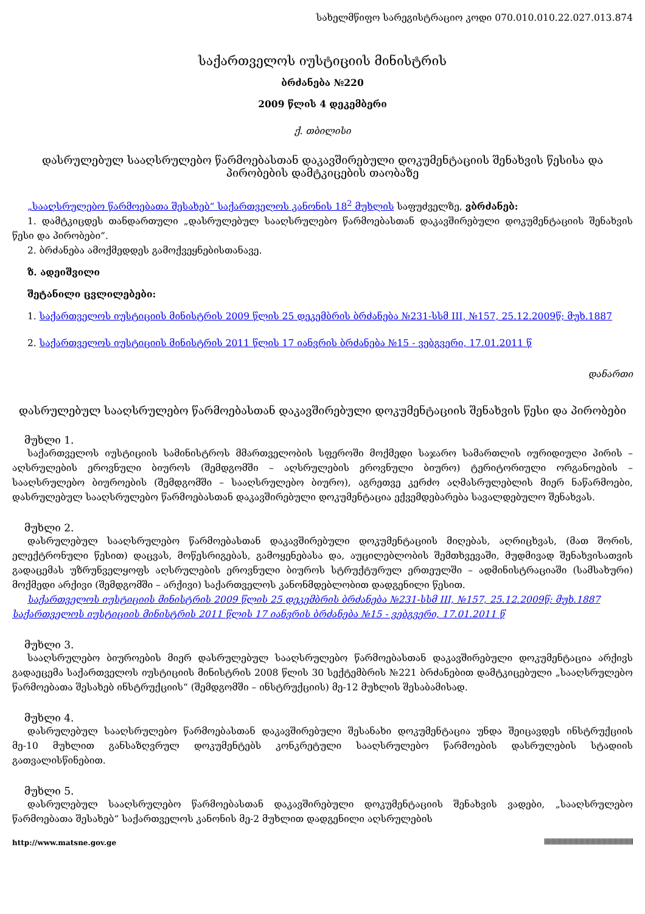სახელმწიფო სარეგისტრაციო კოდი 070.010.010.22.027.013.874
საქართველოს იუსტიციის მინისტრის
ბრძანება №220
2009 წლის 4 დეკემბერი
ქ. თბილისი
დასრულებულ სააღსრულებო წარმოებასთან დაკავშირებული დოკუმენტაციის შენახვის წესისა და პირობების დამტკიცების თაობაზე
„სააღსრულებო წარმოებათა შესახებ“ საქართველოს კანონის 18<sup>2</sup> მუხლის საფუძველზე, ვბრძანებ:
1. დამტკიცდეს თანდართული „დასრულებულ სააღსრულებო წარმოებასთან დაკავშირებული დოკუმენტაციის შენახვის წესი და პირობები“.
2. ბრძანება ამოქმედდეს გამოქვეყნებისთანავე.
ზ. ადეიშვილი
შეტანილი ცვლილებები:
1. საქართველოს იუსტიციის მინისტრის 2009 წლის 25 დეკემბრის ბრძანება №231-სსმ III, №157, 25.12.2009წ; მუხ.1887
2. საქართველოს იუსტიციის მინისტრის 2011 წლის 17 იანვრის ბრძანება №15 - ვებგვერი, 17.01.2011 წ
დანართი
დასრულებულ სააღსრულებო წარმოებასთან დაკავშირებული დოკუმენტაციის შენახვის წესი და პირობები
მუხლი 1.
საქართველოს იუსტიციის სამინისტროს მმართველობის სფეროში მოქმედი საჯარო სამართლის იურიდიული პირის – აღსრულების ეროვნული ბიუროს (შემდგომში – აღსრულების ეროვნული ბიურო) ტერიტორიული ორგანოების – სააღსრულებო ბიუროების (შემდგომში – სააღსრულებო ბიურო), აგრეთვე კერძო აღმასრულებლის მიერ ნაწარმოები, დასრულებულ სააღსრულებო წარმოებასთან დაკავშირებული დოკუმენტაცია ექვემდებარება სავალდებულო შენახვას.
მუხლი 2.
დასრულებულ სააღსრულებო წარმოებასთან დაკავშირებული დოკუმენტაციის მიღებას, აღრიცხვას, (მათ შორის, ელექტრონული წესით) დაცვას, მოწესრიგებას, გამოყენებასა და, აუცილებლობის შემთხვევაში, მუდმივად შენახვისათვის გადაცემას უზრუნველყოფს აღსრულების ეროვნული ბიუროს სტრუქტურულ ერთეულში – ადმინისტრაციაში (სამსახური) მოქმედი არქივი (შემდგომში – არქივი) საქართველოს კანონმდებლობით დადგენილი წესით.
საქართველოს იუსტიციის მინისტრის 2009 წლის 25 დეკემბრის ბრძანება №231-სსმ III, №157, 25.12.2009წ; მუხ.1887
საქართველოს იუსტიციის მინისტრის 2011 წლის 17 იანვრის ბრძანება №15 - ვებგვერი, 17.01.2011 წ
მუხლი 3.
სააღსრულებო ბიუროების მიერ დასრულებულ სააღსრულებო წარმოებასთან დაკავშირებული დოკუმენტაცია არქივს გადაეცემა საქართველოს იუსტიციის მინისტრის 2008 წლის 30 სექტემბრის №221 ბრძანებით დამტკიცებული „სააღსრულებო წარმოებათა შესახებ ინსტრუქციის“ (შემდგომში – ინსტრუქციის) მე-12 მუხლის შესაბამისად.
მუხლი 4.
დასრულებულ სააღსრულებო წარმოებასთან დაკავშირებული შესანახი დოკუმენტაცია უნდა შეიცავდეს ინსტრუქციის მე-10 მუხლით განსაზღვრულ დოკუმენტებს კონკრეტული სააღსრულებო წარმოების დასრულების სტადიის გათვალისწინებით.
მუხლი 5.
დასრულებულ სააღსრულებო წარმოებასთან დაკავშირებული დოკუმენტაციის შენახვის ვადები, „სააღსრულებო წარმოებათა შესახებ“ საქართველოს კანონის მე-2 მუხლით დადგენილი აღსრულების
http://www.matsne.gov.ge